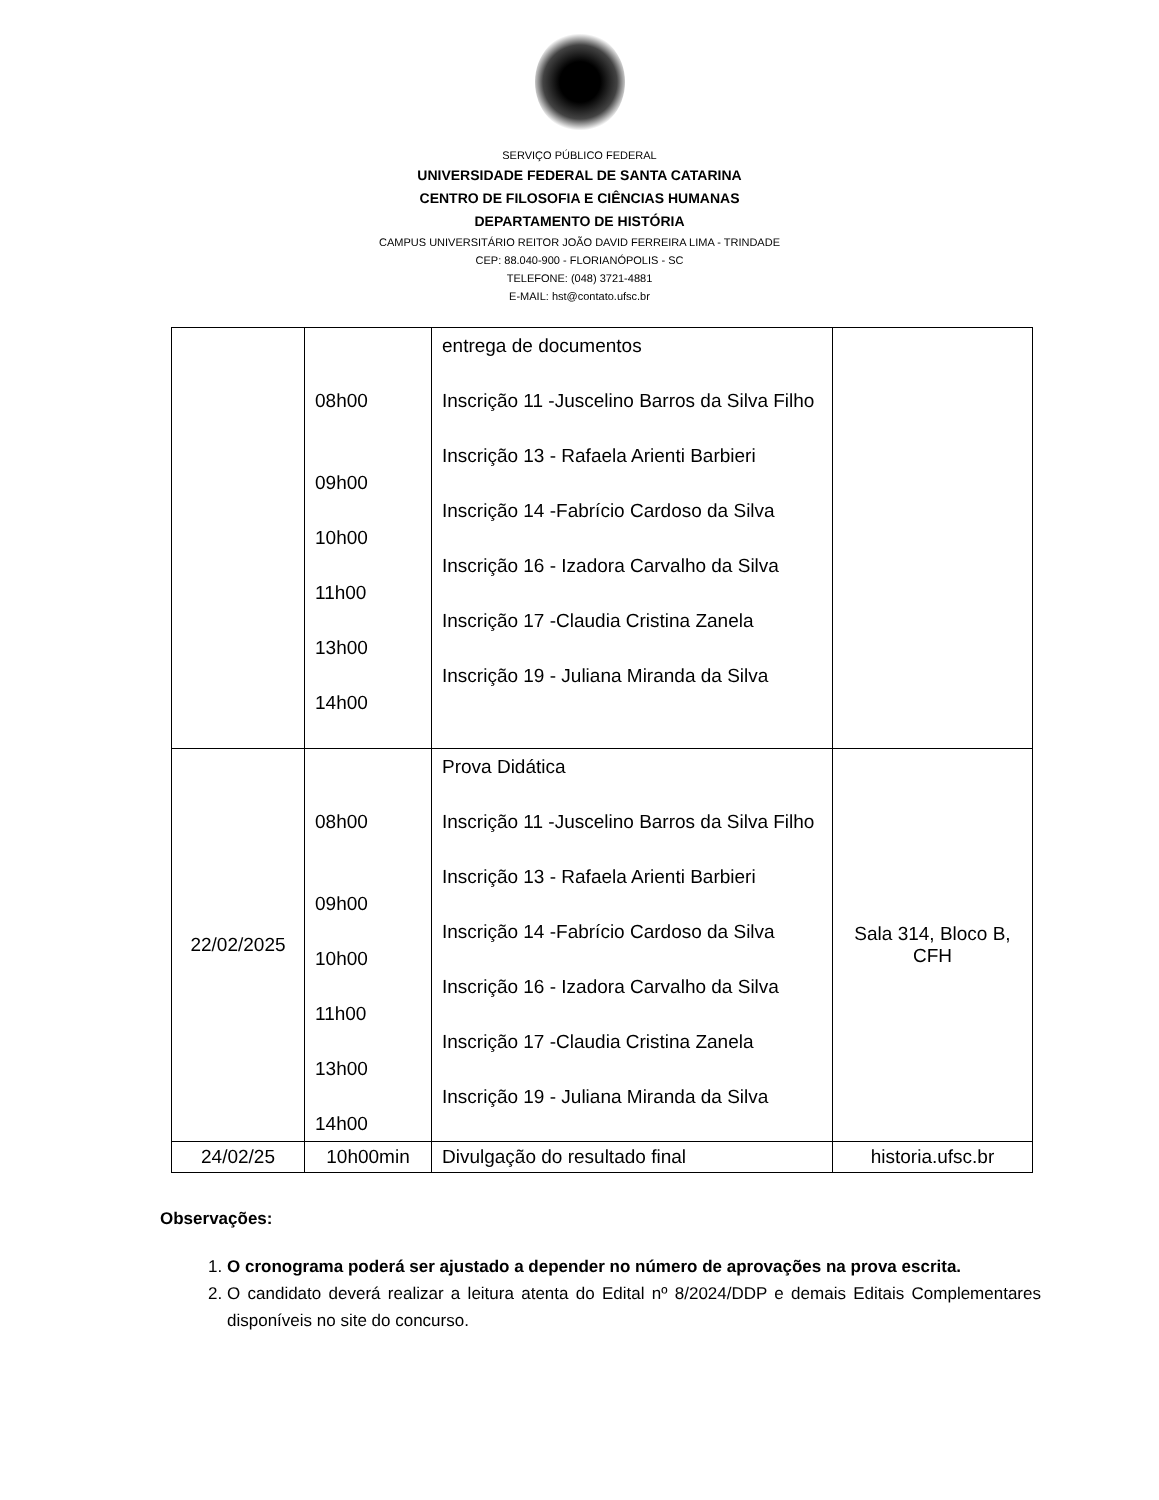SERVIÇO PÚBLICO FEDERAL
UNIVERSIDADE FEDERAL DE SANTA CATARINA
CENTRO DE FILOSOFIA E CIÊNCIAS HUMANAS
DEPARTAMENTO DE HISTÓRIA
CAMPUS UNIVERSITÁRIO REITOR JOÃO DAVID FERREIRA LIMA - TRINDADE
CEP: 88.040-900 - FLORIANÓPOLIS - SC
TELEFONE: (048) 3721-4881
E-MAIL: hst@contato.ufsc.br
| | 08h00 09h00 10h00 11h00 13h00 14h00 | entrega de documentos Inscrição 11 -Juscelino Barros da Silva Filho Inscrição 13 - Rafaela Arienti Barbieri Inscrição 14 -Fabrício Cardoso da Silva Inscrição 16 - Izadora Carvalho da Silva Inscrição 17 -Claudia Cristina Zanela Inscrição 19 - Juliana Miranda da Silva | |
| 22/02/2025 | 08h00 09h00 10h00 11h00 13h00 14h00 | Prova Didática Inscrição 11 -Juscelino Barros da Silva Filho Inscrição 13 - Rafaela Arienti Barbieri Inscrição 14 -Fabrício Cardoso da Silva Inscrição 16 - Izadora Carvalho da Silva Inscrição 17 -Claudia Cristina Zanela Inscrição 19 - Juliana Miranda da Silva | Sala 314, Bloco B, CFH |
| 24/02/25 | 10h00min | Divulgação do resultado final | historia.ufsc.br |
Observações:
1. O cronograma poderá ser ajustado a depender no número de aprovações na prova escrita.
2. O candidato deverá realizar a leitura atenta do Edital nº 8/2024/DDP e demais Editais Complementares disponíveis no site do concurso.